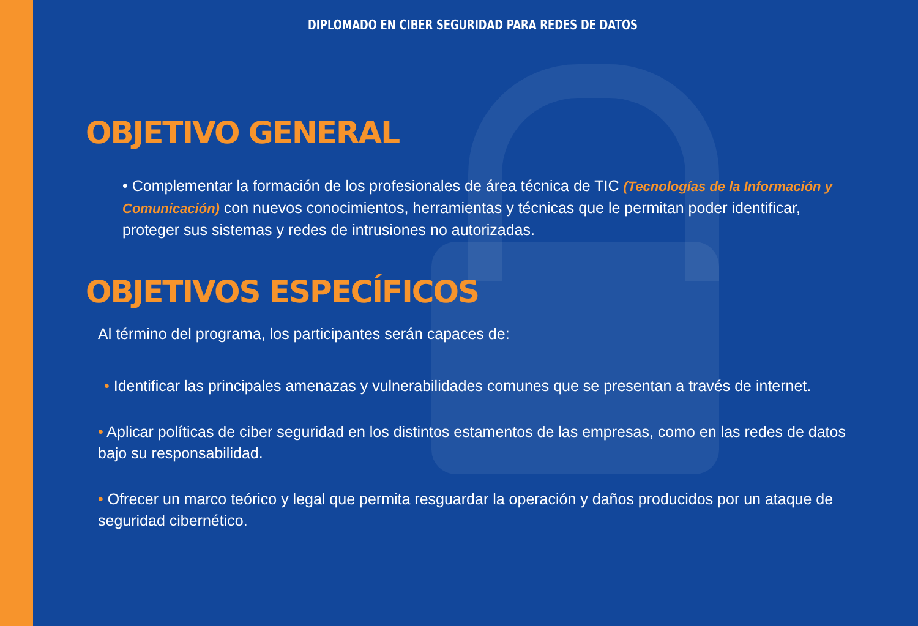DIPLOMADO EN CIBER SEGURIDAD PARA REDES DE DATOS
OBJETIVO GENERAL
• Complementar la formación de los profesionales de área técnica de TIC (Tecnologías de la Información y Comunicación) con nuevos conocimientos, herramientas y técnicas que le permitan poder identificar, proteger sus sistemas y redes de intrusiones no autorizadas.
OBJETIVOS ESPECÍFICOS
Al término del programa, los participantes serán capaces de:
• Identificar las principales amenazas y vulnerabilidades comunes que se presentan a través de internet.
• Aplicar políticas de ciber seguridad en los distintos estamentos de las empresas, como en las redes de datos bajo su responsabilidad.
• Ofrecer un marco teórico y legal que permita resguardar la operación y daños producidos por un ataque de seguridad cibernético.